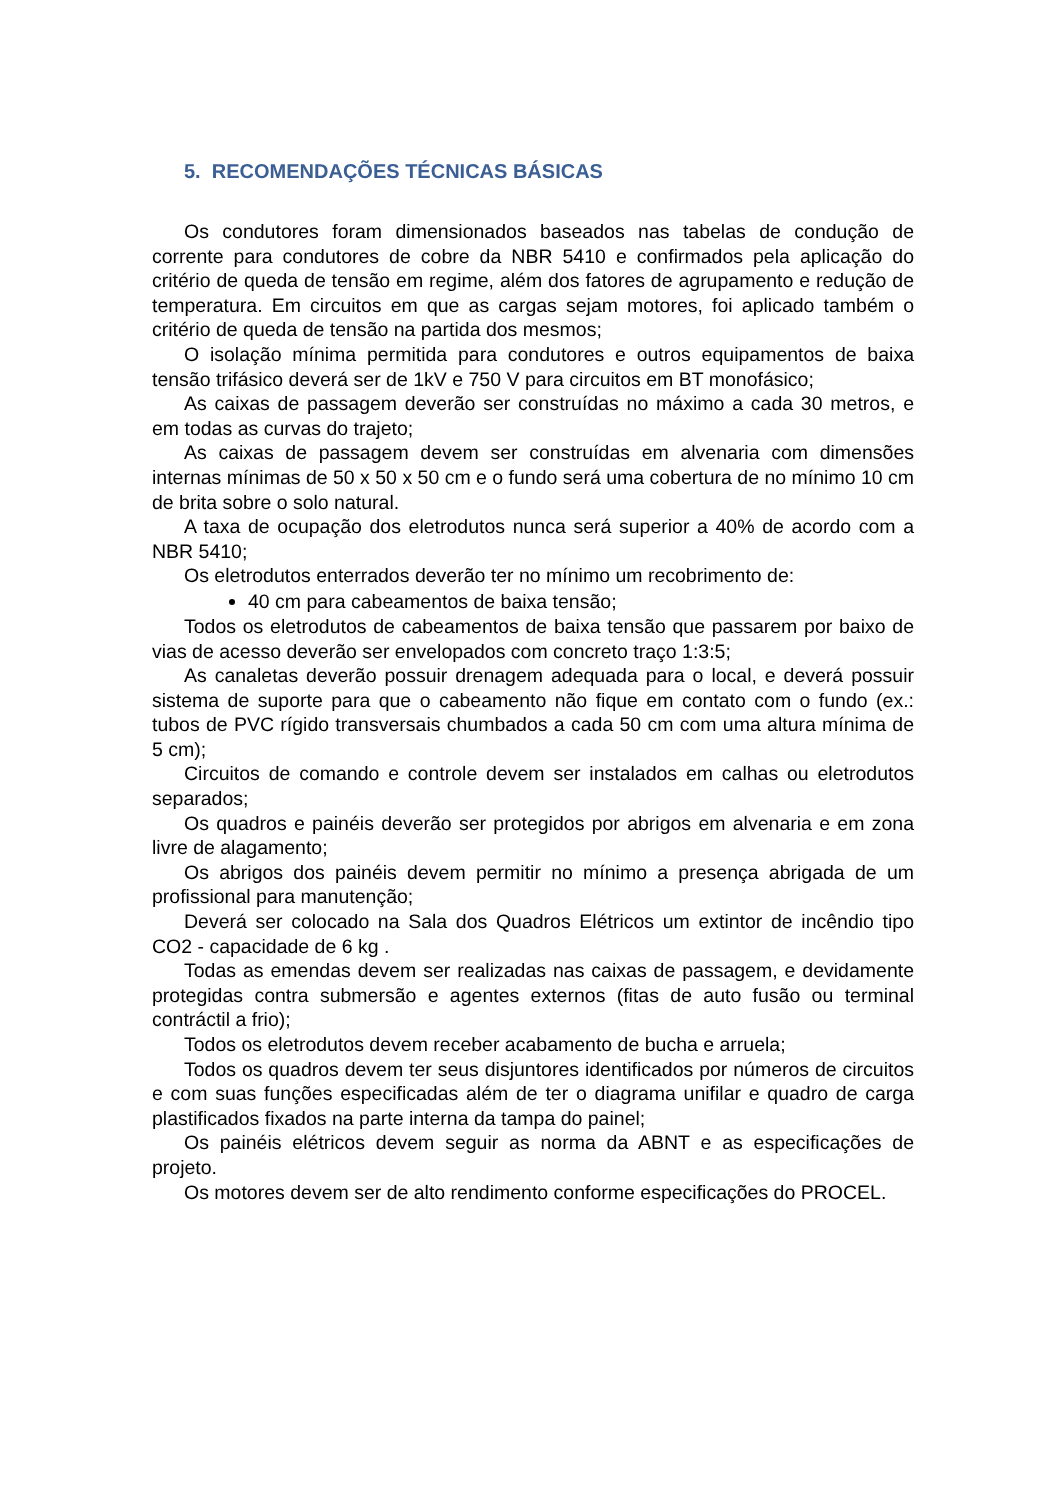5. RECOMENDAÇÕES TÉCNICAS BÁSICAS
Os condutores foram dimensionados baseados nas tabelas de condução de corrente para condutores de cobre da NBR 5410 e confirmados pela aplicação do critério de queda de tensão em regime, além dos fatores de agrupamento e redução de temperatura. Em circuitos em que as cargas sejam motores, foi aplicado também o critério de queda de tensão na partida dos mesmos;
O isolação mínima permitida para condutores e outros equipamentos de baixa tensão trifásico deverá ser de 1kV e 750 V para circuitos em BT monofásico;
As caixas de passagem deverão ser construídas no máximo a cada 30 metros, e em todas as curvas do trajeto;
As caixas de passagem devem ser construídas em alvenaria com dimensões internas mínimas de 50 x 50 x 50 cm e o fundo será uma cobertura de no mínimo 10 cm de brita sobre o solo natural.
A taxa de ocupação dos eletrodutos nunca será superior a 40% de acordo com a NBR 5410;
Os eletrodutos enterrados deverão ter no mínimo um recobrimento de:
40 cm para cabeamentos de baixa tensão;
Todos os eletrodutos de cabeamentos de baixa tensão que passarem por baixo de vias de acesso deverão ser envelopados com concreto traço 1:3:5;
As canaletas deverão possuir drenagem adequada para o local, e deverá possuir sistema de suporte para que o cabeamento não fique em contato com o fundo (ex.: tubos de PVC rígido transversais chumbados a cada 50 cm com uma altura mínima de 5 cm);
Circuitos de comando e controle devem ser instalados em calhas ou eletrodutos separados;
Os quadros e painéis deverão ser protegidos por abrigos em alvenaria e em zona livre de alagamento;
Os abrigos dos painéis devem permitir no mínimo a presença abrigada de um profissional para manutenção;
Deverá ser colocado na Sala dos Quadros Elétricos um extintor de incêndio tipo CO2 - capacidade de 6 kg .
Todas as emendas devem ser realizadas nas caixas de passagem, e devidamente protegidas contra submersão e agentes externos (fitas de auto fusão ou terminal contráctil a frio);
Todos os eletrodutos devem receber acabamento de bucha e arruela;
Todos os quadros devem ter seus disjuntores identificados por números de circuitos e com suas funções especificadas além de ter o diagrama unifilar e quadro de carga plastificados fixados na parte interna da tampa do painel;
Os painéis elétricos devem seguir as norma da ABNT e as especificações de projeto.
Os motores devem ser de alto rendimento conforme especificações do PROCEL.